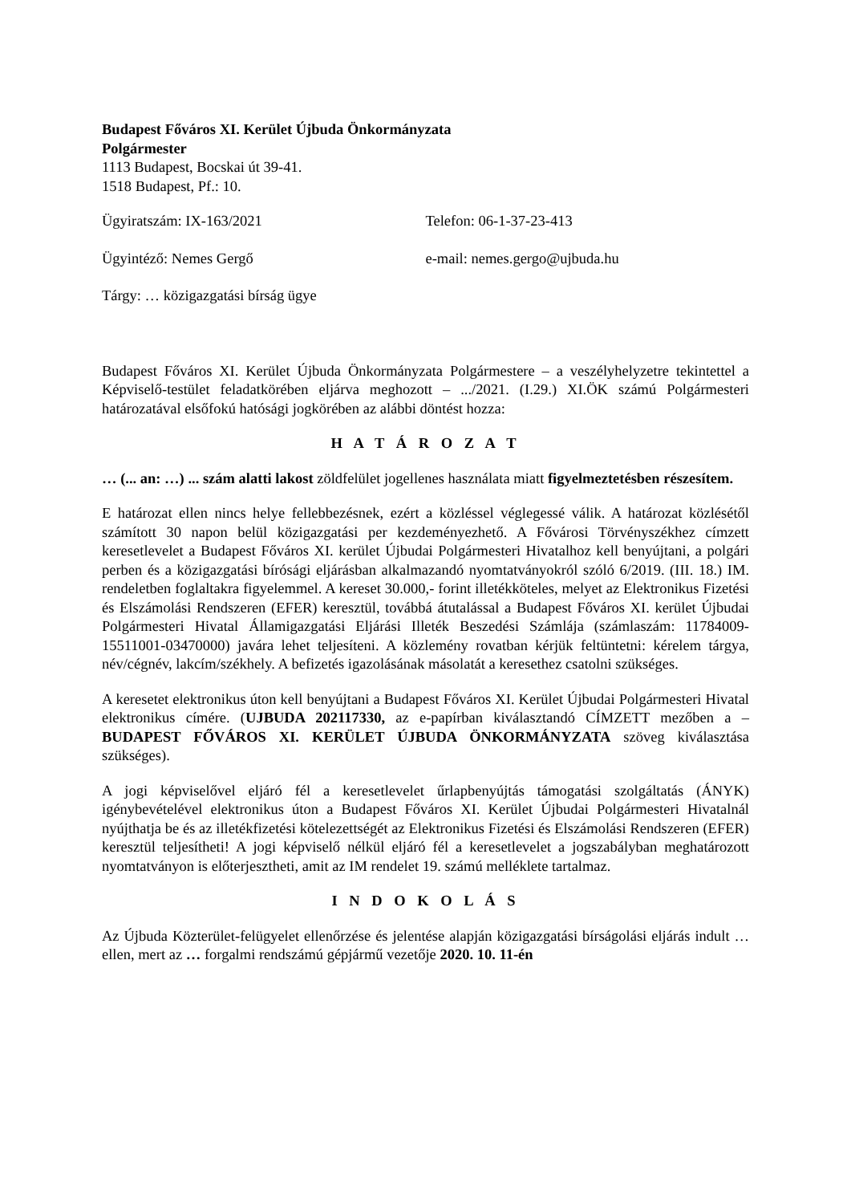Budapest Főváros XI. Kerület Újbuda Önkormányzata
Polgármester
1113 Budapest, Bocskai út 39-41.
1518 Budapest, Pf.: 10.
Ügyiratszám: IX-163/2021 Telefon: 06-1-37-23-413
Ügyintéző: Nemes Gergő e-mail: nemes.gergo@ujbuda.hu
Tárgy: … közigazgatási bírság ügye
Budapest Főváros XI. Kerület Újbuda Önkormányzata Polgármestere – a veszélyhelyzetre tekintettel a Képviselő-testület feladatkörében eljárva meghozott – .../2021. (I.29.) XI.ÖK számú Polgármesteri határozatával elsőfokú hatósági jogkörében az alábbi döntést hozza:
H A T Á R O Z A T
… (... an: …) ... szám alatti lakost zöldfelület jogellenes használata miatt figyelmeztetésben részesítem.
E határozat ellen nincs helye fellebbezésnek, ezért a közléssel véglegessé válik. A határozat közlésétől számított 30 napon belül közigazgatási per kezdeményezhető. A Fővárosi Törvényszékhez címzett keresetlevelet a Budapest Főváros XI. kerület Újbudai Polgármesteri Hivatalhoz kell benyújtani, a polgári perben és a közigazgatási bírósági eljárásban alkalmazandó nyomtatványokról szóló 6/2019. (III. 18.) IM. rendeletben foglaltakra figyelemmel. A kereset 30.000,- forint illetékköteles, melyet az Elektronikus Fizetési és Elszámolási Rendszeren (EFER) keresztül, továbbá átutalással a Budapest Főváros XI. kerület Újbudai Polgármesteri Hivatal Államigazgatási Eljárási Illeték Beszedési Számlája (számlaszám: 11784009-15511001-03470000) javára lehet teljesíteni. A közlemény rovatban kérjük feltüntetni: kérelem tárgya, név/cégnév, lakcím/székhely. A befizetés igazolásának másolatát a keresethez csatolni szükséges.
A keresetet elektronikus úton kell benyújtani a Budapest Főváros XI. Kerület Újbudai Polgármesteri Hivatal elektronikus címére. (UJBUDA 202117330, az e-papírban kiválasztandó CÍMZETT mezőben a – BUDAPEST FŐVÁROS XI. KERÜLET ÚJBUDA ÖNKORMÁNYZATA szöveg kiválasztása szükséges).
A jogi képviselővel eljáró fél a keresetlevelet űrlapbenyújtás támogatási szolgáltatás (ÁNYK) igénybevételével elektronikus úton a Budapest Főváros XI. Kerület Újbudai Polgármesteri Hivatalnál nyújthatja be és az illetékfizetési kötelezettségét az Elektronikus Fizetési és Elszámolási Rendszeren (EFER) keresztül teljesítheti! A jogi képviselő nélkül eljáró fél a keresetlevelet a jogszabályban meghatározott nyomtatványon is előterjesztheti, amit az IM rendelet 19. számú melléklete tartalmaz.
I N D O K O L Á S
Az Újbuda Közterület-felügyelet ellenőrzése és jelentése alapján közigazgatási bírságolási eljárás indult … ellen, mert az … forgalmi rendszámú gépjármű vezetője 2020. 10. 11-én